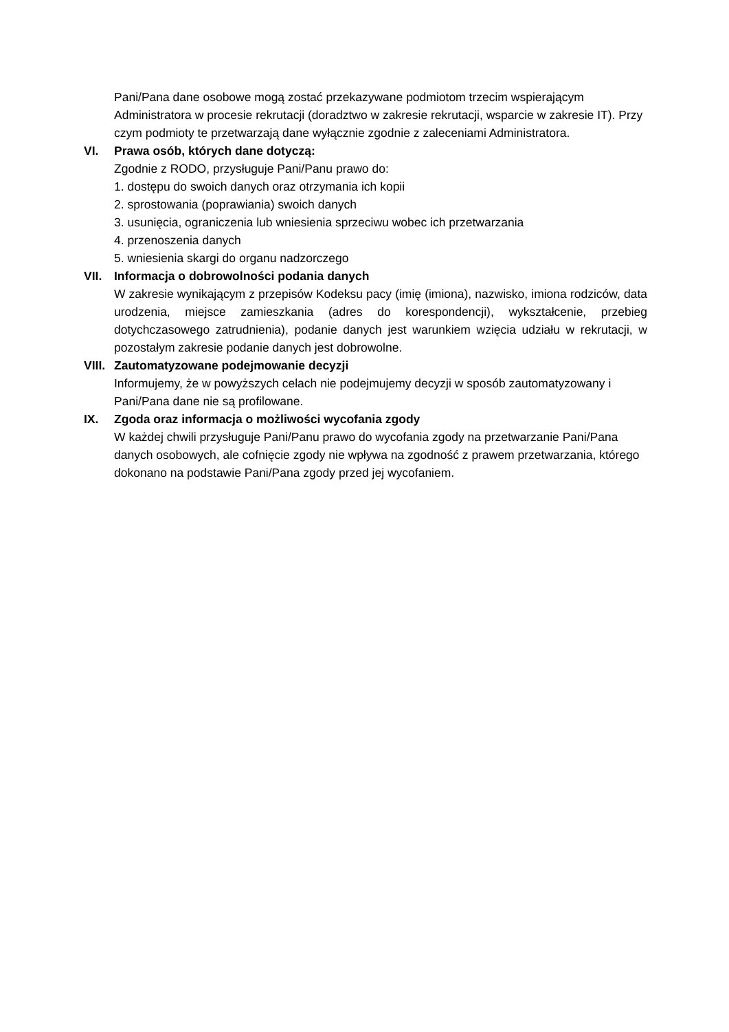Pani/Pana dane osobowe mogą zostać przekazywane podmiotom trzecim wspierającym Administratora w procesie rekrutacji (doradztwo w zakresie rekrutacji, wsparcie w zakresie IT). Przy czym podmioty te przetwarzają dane wyłącznie zgodnie z zaleceniami Administratora.
VI. Prawa osób, których dane dotyczą:
Zgodnie z RODO, przysługuje Pani/Panu prawo do:
1. dostępu do swoich danych oraz otrzymania ich kopii
2. sprostowania (poprawiania) swoich danych
3. usunięcia, ograniczenia lub wniesienia sprzeciwu wobec ich przetwarzania
4. przenoszenia danych
5. wniesienia skargi do organu nadzorczego
VII. Informacja o dobrowolności podania danych
W zakresie wynikającym z przepisów Kodeksu pacy (imię (imiona), nazwisko, imiona rodziców, data urodzenia, miejsce zamieszkania (adres do korespondencji), wykształcenie, przebieg dotychczasowego zatrudnienia), podanie danych jest warunkiem wzięcia udziału w rekrutacji, w pozostałym zakresie podanie danych jest dobrowolne.
VIII.
Zautomatyzowane podejmowanie decyzji
Informujemy, że w powyższych celach nie podejmujemy decyzji w sposób zautomatyzowany i Pani/Pana dane nie są profilowane.
IX. Zgoda oraz informacja o możliwości wycofania zgody
W każdej chwili przysługuje Pani/Panu prawo do wycofania zgody na przetwarzanie Pani/Pana danych osobowych, ale cofnięcie zgody nie wpływa na zgodność z prawem przetwarzania, którego dokonano na podstawie Pani/Pana zgody przed jej wycofaniem.